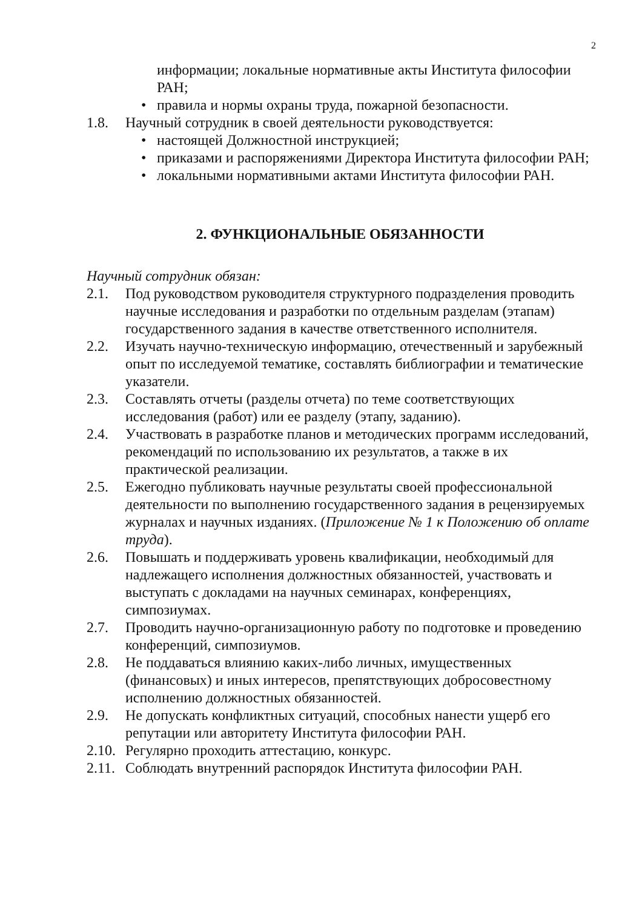2
информации; локальные нормативные акты Института философии РАН;
• правила и нормы охраны труда, пожарной безопасности.
1.8. Научный сотрудник в своей деятельности руководствуется:
• настоящей Должностной инструкцией;
• приказами и распоряжениями Директора Института философии РАН;
• локальными нормативными актами Института философии РАН.
2. ФУНКЦИОНАЛЬНЫЕ ОБЯЗАННОСТИ
Научный сотрудник обязан:
2.1. Под руководством руководителя структурного подразделения проводить научные исследования и разработки по отдельным разделам (этапам) государственного задания в качестве ответственного исполнителя.
2.2. Изучать научно-техническую информацию, отечественный и зарубежный опыт по исследуемой тематике, составлять библиографии и тематические указатели.
2.3. Составлять отчеты (разделы отчета) по теме соответствующих исследования (работ) или ее разделу (этапу, заданию).
2.4. Участвовать в разработке планов и методических программ исследований, рекомендаций по использованию их результатов, а также в их практической реализации.
2.5. Ежегодно публиковать научные результаты своей профессиональной деятельности по выполнению государственного задания в рецензируемых журналах и научных изданиях. (Приложение № 1 к Положению об оплате труда).
2.6. Повышать и поддерживать уровень квалификации, необходимый для надлежащего исполнения должностных обязанностей, участвовать и выступать с докладами на научных семинарах, конференциях, симпозиумах.
2.7. Проводить научно-организационную работу по подготовке и проведению конференций, симпозиумов.
2.8. Не поддаваться влиянию каких-либо личных, имущественных (финансовых) и иных интересов, препятствующих добросовестному исполнению должностных обязанностей.
2.9. Не допускать конфликтных ситуаций, способных нанести ущерб его репутации или авторитету Института философии РАН.
2.10. Регулярно проходить аттестацию, конкурс.
2.11. Соблюдать внутренний распорядок Института философии РАН.